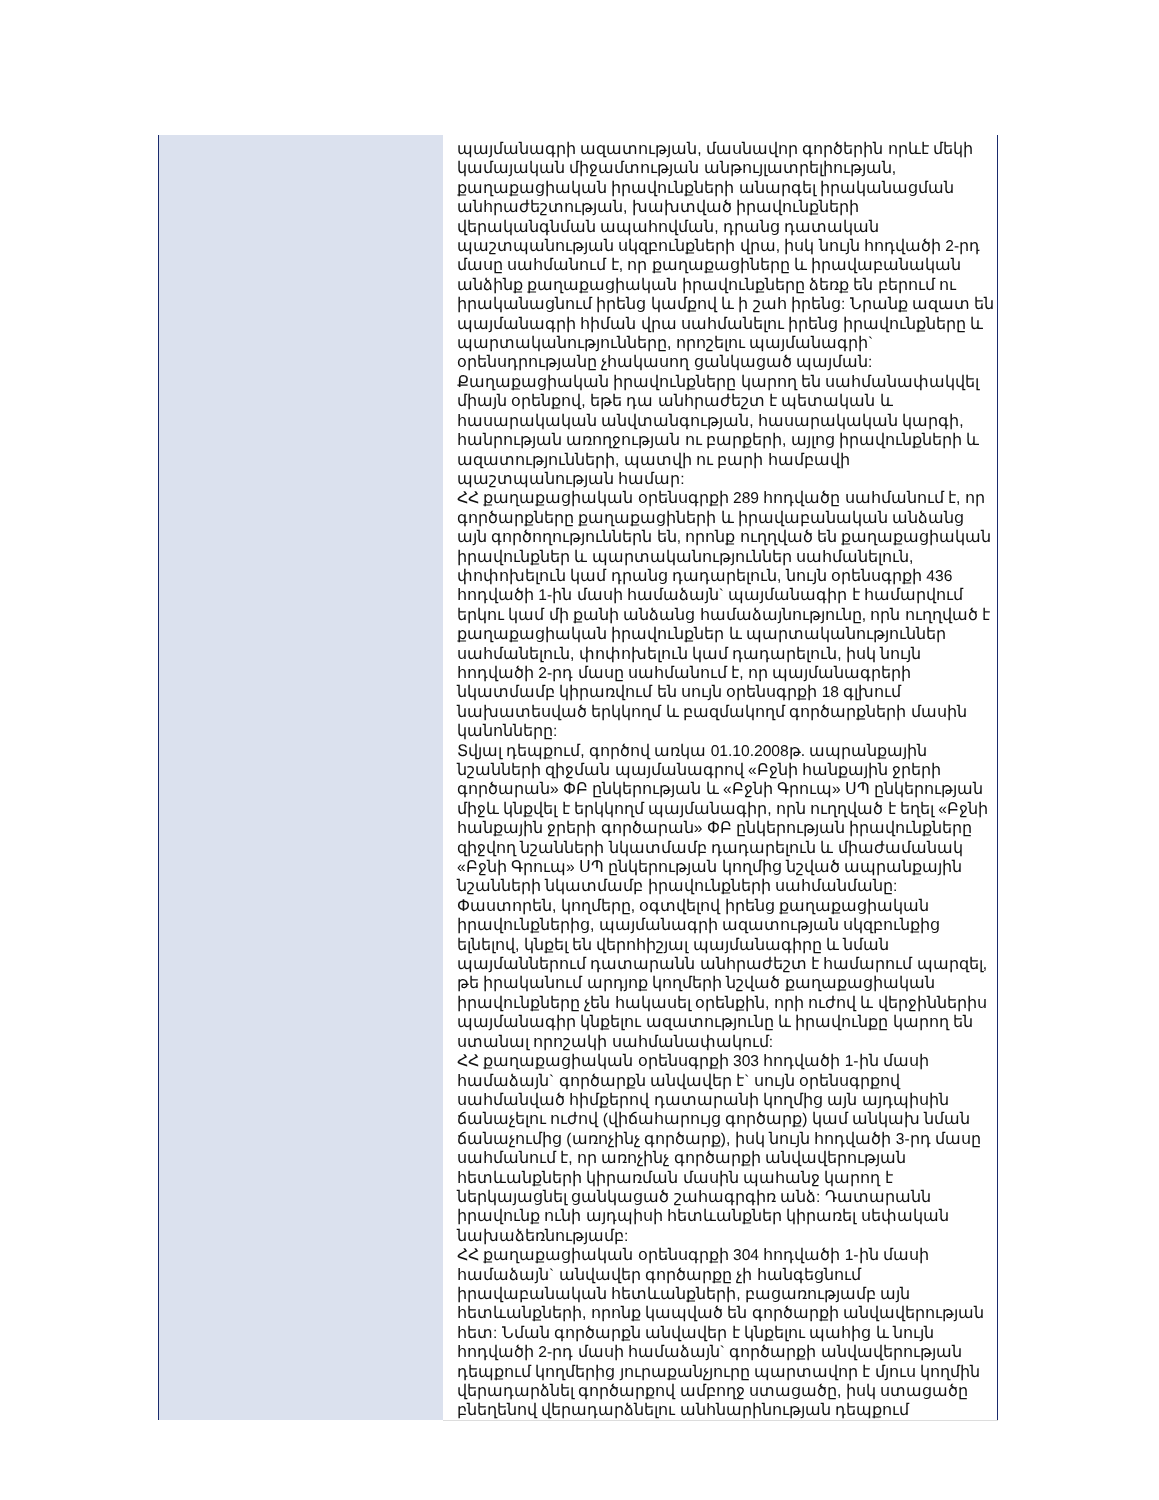| | պայմանագրի ազատության, մասնավոր գործերին որևէ մեկի կամայական միջամտության անթույլատրելիության, քաղաքացիական իրավունքների անարգել իրականացման անհրաժեշտության, խախտված իրավունքների վերականգնման ապահովման, դրանց դատական պաշտպանության սկզբունքների վրա, իսկ նույն հոդվածի 2-րդ մասը սահմանում է, որ քաղաքացիները և իրավաբանական անձինք քաղաքացիական իրավունքները ձեռք են բերում ու իրականացնում իրենց կամքով և ի շահ իրենց: Նրանք ազատ են պայմանագրի հիման վրա սահմանելու իրենց իրավունքները և պարտականությունները, որոշելու պայմանագրի` օրենսդրությանը չհակասող ցանկացած պայման: Քաղաքացիական իրավունքները կարող են սահմանափակվել միայն օրենքով, եթե դա անհրաժեշտ է պետական և հասարակական անվտանգության, հասարակական կարգի, հանրության առողջության ու բարքերի, այլոց իրավունքների և ազատությունների, պատվի ու բարի համբավի պաշտպանության համար: ՀՀ քաղաքացիական օրենսգրքի 289 հոդվածը սահմանում է, որ գործարքները քաղաքացիների և իրավաբանական անձանց այն գործողություններն են, որոնք ուղղված են քաղաքացիական իրավունքներ և պարտականություններ սահմանելուն, փոփոխելուն կամ դրանց դադարելուն, նույն օրենսգրքի 436 հոդվածի 1-ին մասի համաձայն` պայմանագիր է համարվում երկու կամ մի քանի անձանց համաձայնությունը, որն ուղղված է քաղաքացիական իրավունքներ և պարտականություններ սահմանելուն, փոփոխելուն կամ դադարելուն, իսկ նույն հոդվածի 2-րդ մասը սահմանում է, որ պայմանագրերի նկատմամբ կիրառվում են սույն օրենսգրքի 18 գլխում նախատեսված երկկողմ և բազմակողմ գործարքների մասին կանոնները: Տվյալ դեպքում, գործով առկա 01.10.2008թ. ապրանքային նշանների զիջման պայմանագրով «Բջնի հանքային ջրերի գործարան» ՓԲ ընկերության և «Բջնի Գրուպ» ՍՊ ընկերության միջև կնքվել է երկկողմ պայմանագիր, որն ուղղված է եղել «Բջնի հանքային ջրերի գործարան» ՓԲ ընկերության իրավունքները զիջվող նշանների նկատմամբ դադարելուն և միաժամանակ «Բջնի Գրուպ» ՍՊ ընկերության կողմից նշված ապրանքային նշանների նկատմամբ իրավունքների սահմանմանը: Փաստորեն, կողմերը, օգտվելով իրենց քաղաքացիական իրավունքներից, պայմանագրի ազատության սկզբունքից ելնելով, կնքել են վերոհիշյալ պայմանագիրը և նման պայմաններում դատարանն անհրաժեշտ է համարում պարզել, թե իրականում արդյոք կողմերի նշված քաղաքացիական իրավունքները չեն հակասել օրենքին, որի ուժով և վերջիններիս պայմանագիր կնքելու ազատությունը և իրավունքը կարող են ստանալ որոշակի սահմանափակում: ՀՀ քաղաքացիական օրենսգրքի 303 հոդվածի 1-ին մասի համաձայն` գործարքն անվավեր է` սույն օրենսգրքով սահմանված հիմքերով դատարանի կողմից այն այդպիսին ճանաչելու ուժով (վիճահարույց գործարք) կամ անկախ նման ճանաչումից (առոչինչ գործարք), իսկ նույն հոդվածի 3-րդ մասը սահմանում է, որ առոչինչ գործարքի անվավերության հետևանքների կիրառման մասին պահանջ կարող է ներկայացնել ցանկացած շահագրգիռ անձ: Դատարանն իրավունք ունի այդպիսի հետևանքներ կիրառել սեփական նախաձեռնությամբ: ՀՀ քաղաքացիական օրենսգրքի 304 հոդվածի 1-ին մասի համաձայն` անվավեր գործարքը չի հանգեցնում իրավաբանական հետևանքների, բացառությամբ այն հետևանքների, որոնք կապված են գործարքի անվավերության հետ: Նման գործարքն անվավեր է կնքելու պահից և նույն հոդվածի 2-րդ մասի համաձայն` գործարքի անվավերության դեպքում կողմերից յուրաքանչյուրը պարտավոր է մյուս կողմին վերադարձնել գործարքով ամբողջ ստացածը, իսկ ստացածը բնեղենով վերադարձնելու անհնարինության դեպքում |